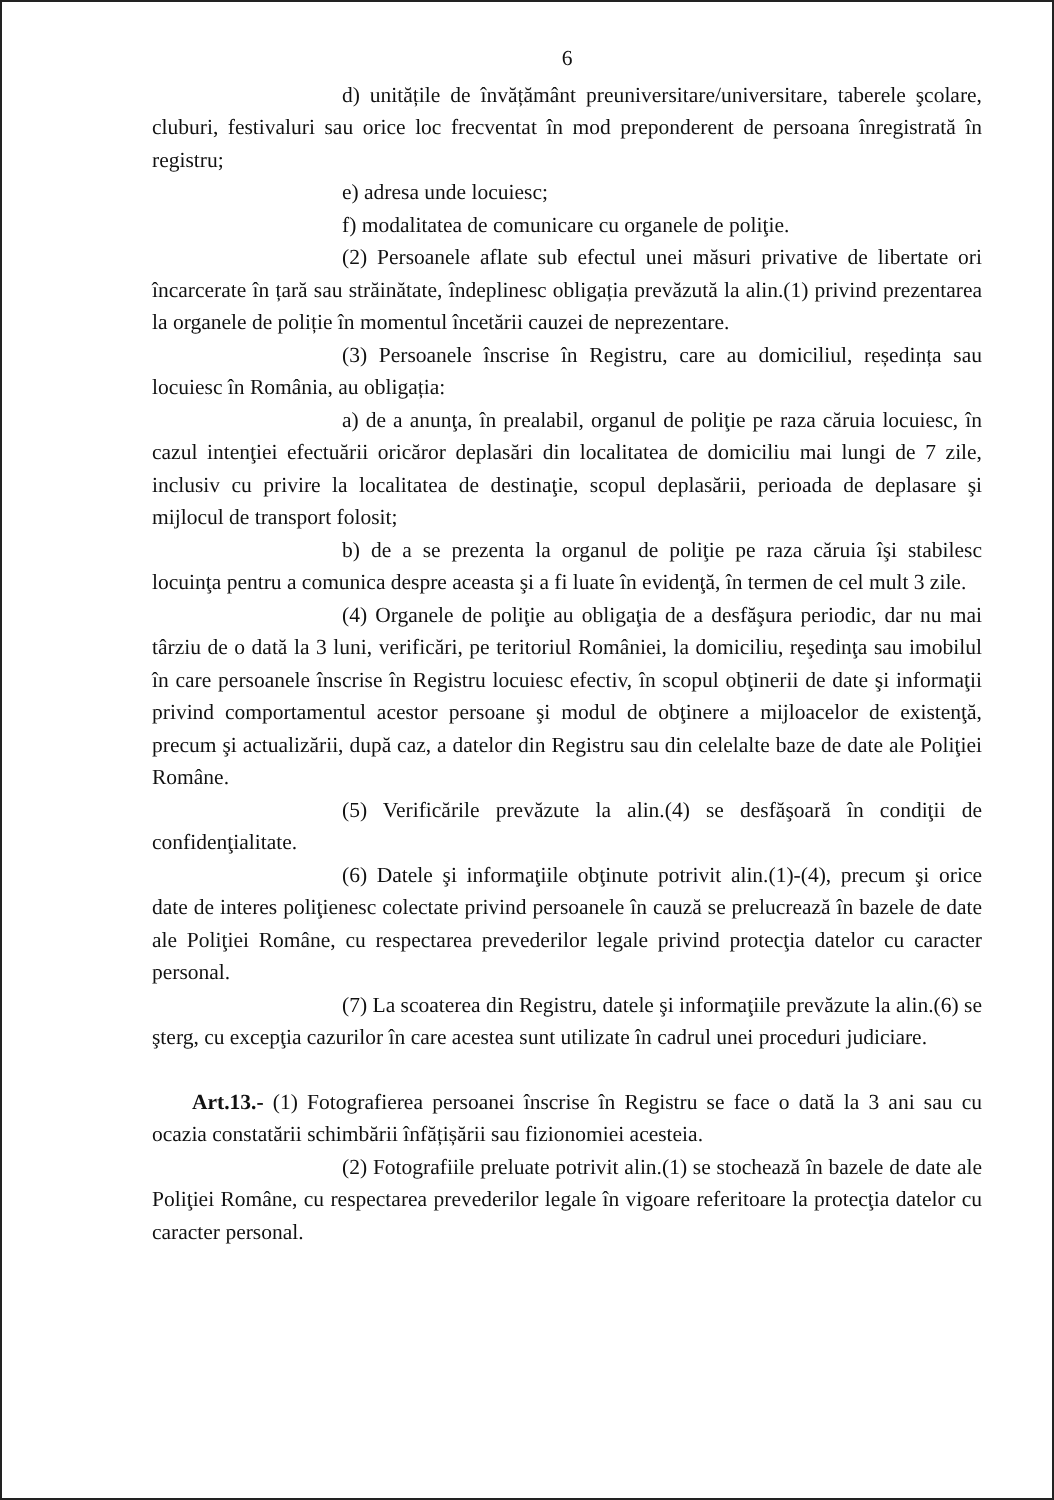6
d) unitățile de învățământ preuniversitare/universitare, taberele şcolare, cluburi, festivaluri sau orice loc frecventat în mod preponderent de persoana înregistrată în registru;
e) adresa unde locuiesc;
f) modalitatea de comunicare cu organele de poliţie.
(2) Persoanele aflate sub efectul unei măsuri privative de libertate ori încarcerate în țară sau străinătate, îndeplinesc obligația prevăzută la alin.(1) privind prezentarea la organele de poliție în momentul încetării cauzei de neprezentare.
(3) Persoanele înscrise în Registru, care au domiciliul, reședința sau locuiesc în România, au obligația:
a) de a anunţa, în prealabil, organul de poliţie pe raza căruia locuiesc, în cazul intenţiei efectuării oricăror deplasări din localitatea de domiciliu mai lungi de 7 zile, inclusiv cu privire la localitatea de destinaţie, scopul deplasării, perioada de deplasare şi mijlocul de transport folosit;
b) de a se prezenta la organul de poliţie pe raza căruia îşi stabilesc locuinţa pentru a comunica despre aceasta şi a fi luate în evidenţă, în termen de cel mult 3 zile.
(4) Organele de poliţie au obligaţia de a desfăşura periodic, dar nu mai târziu de o dată la 3 luni, verificări, pe teritoriul României, la domiciliu, reşedinţa sau imobilul în care persoanele înscrise în Registru locuiesc efectiv, în scopul obţinerii de date şi informaţii privind comportamentul acestor persoane şi modul de obţinere a mijloacelor de existenţă, precum şi actualizării, după caz, a datelor din Registru sau din celelalte baze de date ale Poliţiei Române.
(5) Verificările prevăzute la alin.(4) se desfăşoară în condiţii de confidenţialitate.
(6) Datele şi informaţiile obţinute potrivit alin.(1)-(4), precum şi orice date de interes poliţienesc colectate privind persoanele în cauză se prelucrează în bazele de date ale Poliţiei Române, cu respectarea prevederilor legale privind protecţia datelor cu caracter personal.
(7) La scoaterea din Registru, datele şi informaţiile prevăzute la alin.(6) se şterg, cu excepţia cazurilor în care acestea sunt utilizate în cadrul unei proceduri judiciare.
Art.13.- (1) Fotografierea persoanei înscrise în Registru se face o dată la 3 ani sau cu ocazia constatării schimbării înfățișării sau fizionomiei acesteia.
(2) Fotografiile preluate potrivit alin.(1) se stochează în bazele de date ale Poliţiei Române, cu respectarea prevederilor legale în vigoare referitoare la protecţia datelor cu caracter personal.